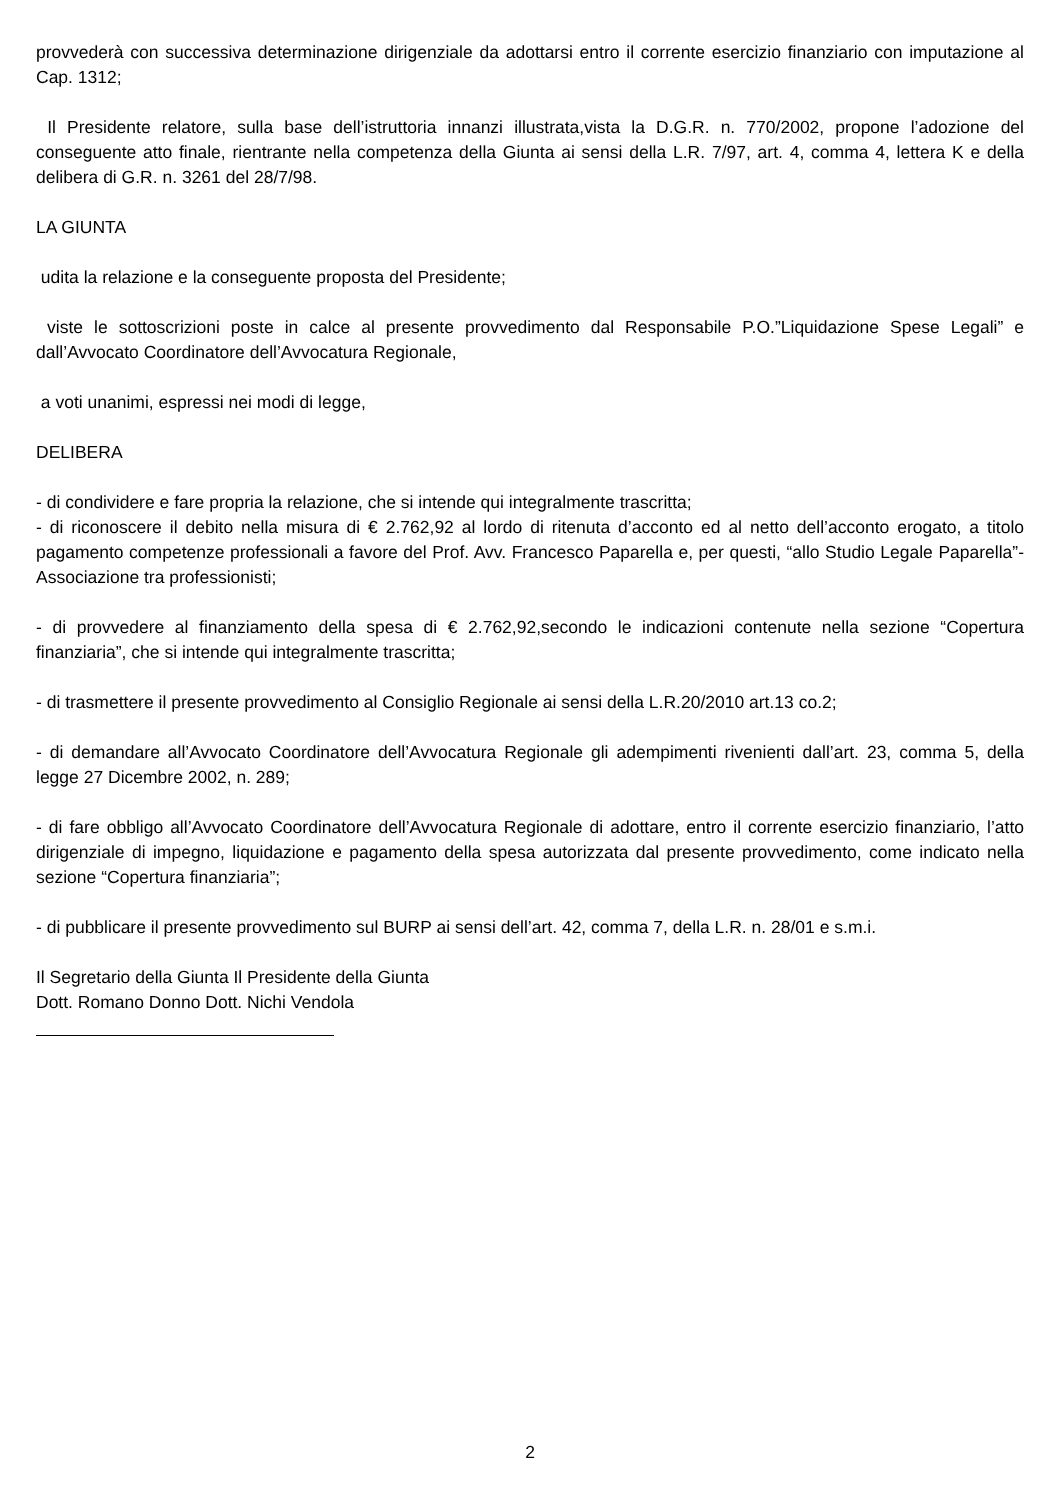provvederà con successiva determinazione dirigenziale da adottarsi entro il corrente esercizio finanziario con imputazione al Cap. 1312;
Il Presidente relatore, sulla base dell’istruttoria innanzi illustrata,vista la D.G.R. n. 770/2002, propone l’adozione del conseguente atto finale, rientrante nella competenza della Giunta ai sensi della L.R. 7/97, art. 4, comma 4, lettera K e della delibera di G.R. n. 3261 del 28/7/98.
LA GIUNTA
udita la relazione e la conseguente proposta del Presidente;
viste le sottoscrizioni poste in calce al presente provvedimento dal Responsabile P.O.”Liquidazione Spese Legali” e dall’Avvocato Coordinatore dell’Avvocatura Regionale,
a voti unanimi, espressi nei modi di legge,
DELIBERA
- di condividere e fare propria la relazione, che si intende qui integralmente trascritta;
- di riconoscere il debito nella misura di € 2.762,92 al lordo di ritenuta d’acconto ed al netto dell’acconto erogato, a titolo pagamento competenze professionali a favore del Prof. Avv. Francesco Paparella e, per questi, “allo Studio Legale Paparella”-Associazione tra professionisti;
- di provvedere al finanziamento della spesa di € 2.762,92,secondo le indicazioni contenute nella sezione “Copertura finanziaria”, che si intende qui integralmente trascritta;
- di trasmettere il presente provvedimento al Consiglio Regionale ai sensi della L.R.20/2010 art.13 co.2;
- di demandare all’Avvocato Coordinatore dell’Avvocatura Regionale gli adempimenti rivenienti dall’art. 23, comma 5, della legge 27 Dicembre 2002, n. 289;
- di fare obbligo all’Avvocato Coordinatore dell’Avvocatura Regionale di adottare, entro il corrente esercizio finanziario, l’atto dirigenziale di impegno, liquidazione e pagamento della spesa autorizzata dal presente provvedimento, come indicato nella sezione “Copertura finanziaria”;
- di pubblicare il presente provvedimento sul BURP ai sensi dell’art. 42, comma 7, della L.R. n. 28/01 e s.m.i.
Il Segretario della Giunta Il Presidente della Giunta
Dott. Romano Donno Dott. Nichi Vendola
2